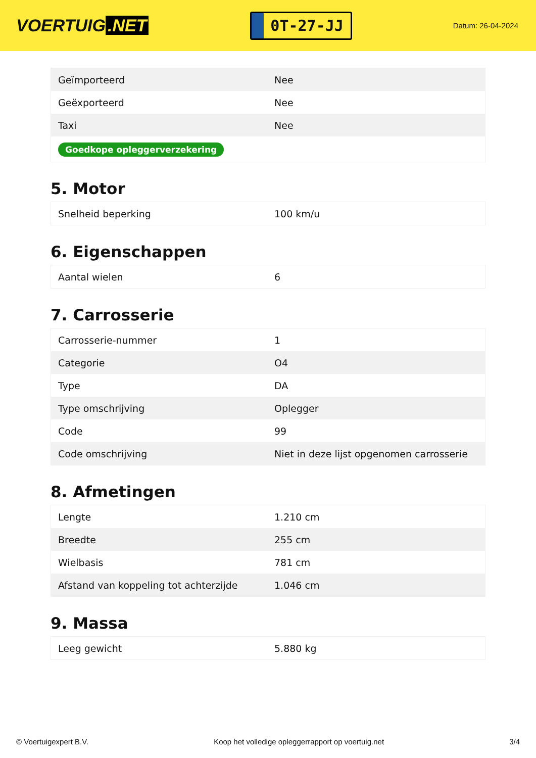VOERTUIG.NET
0T-27-JJ
Datum: 26-04-2024
| Geïmporteerd | Nee |
| Geëxporteerd | Nee |
| Taxi | Nee |
| Goedkope opleggerverzekering | |
5. Motor
| Snelheid beperking | 100 km/u |
6. Eigenschappen
| Aantal wielen | 6 |
7. Carrosserie
| Carrosserie-nummer | 1 |
| Categorie | O4 |
| Type | DA |
| Type omschrijving | Oplegger |
| Code | 99 |
| Code omschrijving | Niet in deze lijst opgenomen carrosserie |
8. Afmetingen
| Lengte | 1.210 cm |
| Breedte | 255 cm |
| Wielbasis | 781 cm |
| Afstand van koppeling tot achterzijde | 1.046 cm |
9. Massa
| Leeg gewicht | 5.880 kg |
© Voertuigexpert B.V. Koop het volledige opleggerrapport op voertuig.net 3/4